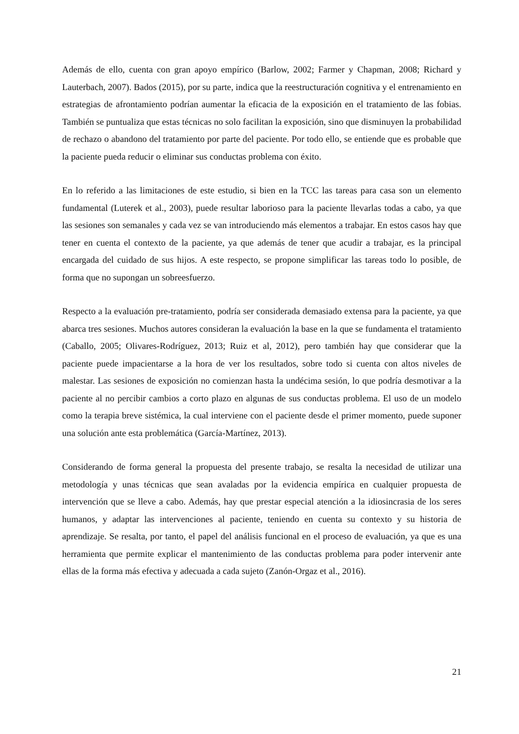Además de ello, cuenta con gran apoyo empírico (Barlow, 2002; Farmer y Chapman, 2008; Richard y Lauterbach, 2007). Bados (2015), por su parte, indica que la reestructuración cognitiva y el entrenamiento en estrategias de afrontamiento podrían aumentar la eficacia de la exposición en el tratamiento de las fobias. También se puntualiza que estas técnicas no solo facilitan la exposición, sino que disminuyen la probabilidad de rechazo o abandono del tratamiento por parte del paciente. Por todo ello, se entiende que es probable que la paciente pueda reducir o eliminar sus conductas problema con éxito.
En lo referido a las limitaciones de este estudio, si bien en la TCC las tareas para casa son un elemento fundamental (Luterek et al., 2003), puede resultar laborioso para la paciente llevarlas todas a cabo, ya que las sesiones son semanales y cada vez se van introduciendo más elementos a trabajar. En estos casos hay que tener en cuenta el contexto de la paciente, ya que además de tener que acudir a trabajar, es la principal encargada del cuidado de sus hijos. A este respecto, se propone simplificar las tareas todo lo posible, de forma que no supongan un sobreesfuerzo.
Respecto a la evaluación pre-tratamiento, podría ser considerada demasiado extensa para la paciente, ya que abarca tres sesiones. Muchos autores consideran la evaluación la base en la que se fundamenta el tratamiento (Caballo, 2005; Olivares-Rodríguez, 2013; Ruiz et al, 2012), pero también hay que considerar que la paciente puede impacientarse a la hora de ver los resultados, sobre todo si cuenta con altos niveles de malestar. Las sesiones de exposición no comienzan hasta la undécima sesión, lo que podría desmotivar a la paciente al no percibir cambios a corto plazo en algunas de sus conductas problema. El uso de un modelo como la terapia breve sistémica, la cual interviene con el paciente desde el primer momento, puede suponer una solución ante esta problemática (García-Martínez, 2013).
Considerando de forma general la propuesta del presente trabajo, se resalta la necesidad de utilizar una metodología y unas técnicas que sean avaladas por la evidencia empírica en cualquier propuesta de intervención que se lleve a cabo. Además, hay que prestar especial atención a la idiosincrasia de los seres humanos, y adaptar las intervenciones al paciente, teniendo en cuenta su contexto y su historia de aprendizaje. Se resalta, por tanto, el papel del análisis funcional en el proceso de evaluación, ya que es una herramienta que permite explicar el mantenimiento de las conductas problema para poder intervenir ante ellas de la forma más efectiva y adecuada a cada sujeto (Zanón-Orgaz et al., 2016).
21